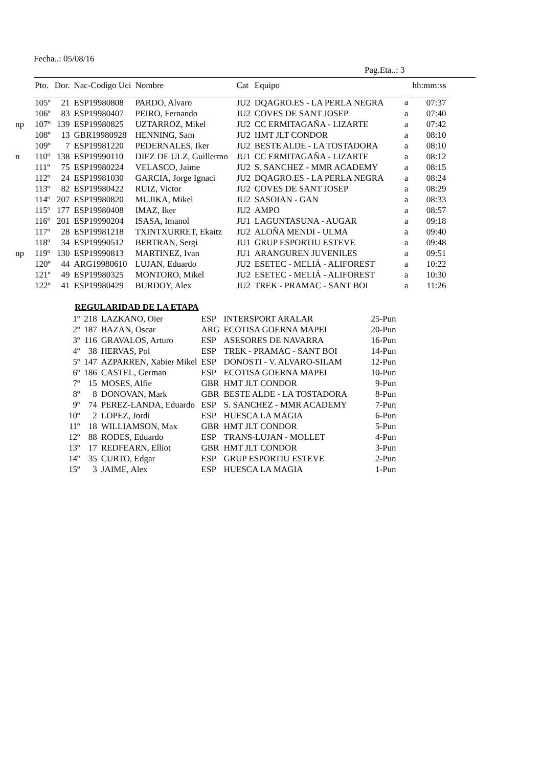Fecha..: 05/08/16
Pag.Eta..: 3
| | Pto. | Dor. | Nac-Codigo Uci | Nombre | Cat | Equipo | | hh:mm:ss |
| --- | --- | --- | --- | --- | --- | --- | --- | --- |
| | 105º | 21 | ESP19980808 | PARDO, Alvaro | JU2 | DQAGRO.ES - LA PERLA NEGRA | a | 07:37 |
| | 106º | 83 | ESP19980407 | PEIRO, Fernando | JU2 | COVES DE SANT JOSEP | a | 07:40 |
| np | 107º | 139 | ESP19980825 | UZTARROZ, Mikel | JU2 | CC ERMITAGAÑA - LIZARTE | a | 07:42 |
| | 108º | 13 | GBR19980928 | HENNING, Sam | JU2 | HMT JLT CONDOR | a | 08:10 |
| | 109º | 7 | ESP19981220 | PEDERNALES, Iker | JU2 | BESTE ALDE - LA TOSTADORA | a | 08:10 |
| n | 110º | 138 | ESP19990110 | DIEZ DE ULZ, Guillermo | JU1 | CC ERMITAGAÑA - LIZARTE | a | 08:12 |
| | 111º | 75 | ESP19980224 | VELASCO, Jaime | JU2 | S. SANCHEZ - MMR ACADEMY | a | 08:15 |
| | 112º | 24 | ESP19981030 | GARCIA, Jorge Ignaci | JU2 | DQAGRO.ES - LA PERLA NEGRA | a | 08:24 |
| | 113º | 82 | ESP19980422 | RUIZ, Victor | JU2 | COVES DE SANT JOSEP | a | 08:29 |
| | 114º | 207 | ESP19980820 | MUJIKA, Mikel | JU2 | SASOIAN - GAN | a | 08:33 |
| | 115º | 177 | ESP19980408 | IMAZ, Iker | JU2 | AMPO | a | 08:57 |
| | 116º | 201 | ESP19990204 | ISASA, Imanol | JU1 | LAGUNTASUNA - AUGAR | a | 09:18 |
| | 117º | 28 | ESP19981218 | TXINTXURRET, Ekaitz | JU2 | ALOÑA MENDI - ULMA | a | 09:40 |
| | 118º | 34 | ESP19990512 | BERTRAN, Sergi | JU1 | GRUP ESPORTIU ESTEVE | a | 09:48 |
| np | 119º | 130 | ESP19990813 | MARTINEZ, Ivan | JU1 | ARANGUREN JUVENILES | a | 09:51 |
| | 120º | 44 | ARG19980610 | LUJAN, Eduardo | JU2 | ESETEC - MELIÁ - ALIFOREST | a | 10:22 |
| | 121º | 49 | ESP19980325 | MONTORO, Mikel | JU2 | ESETEC - MELIÁ - ALIFOREST | a | 10:30 |
| | 122º | 41 | ESP19980429 | BURDOY, Alex | JU2 | TREK - PRAMAC - SANT BOI | a | 11:26 |
REGULARIDAD DE LA ETAPA
| 1º | 218 | LAZKANO, Oier | ESP | INTERSPORT ARALAR | 25-Pun |
| 2º | 187 | BAZAN, Oscar | ARG | ECOTISA GOERNA MAPEI | 20-Pun |
| 3º | 116 | GRAVALOS, Arturo | ESP | ASESORES DE NAVARRA | 16-Pun |
| 4º | 38 | HERVAS, Pol | ESP | TREK - PRAMAC - SANT BOI | 14-Pun |
| 5º | 147 | AZPARREN, Xabier Mikel | ESP | DONOSTI - V. ALVARO-SILAM | 12-Pun |
| 6º | 186 | CASTEL, German | ESP | ECOTISA GOERNA MAPEI | 10-Pun |
| 7º | 15 | MOSES, Alfie | GBR | HMT JLT CONDOR | 9-Pun |
| 8º | 8 | DONOVAN, Mark | GBR | BESTE ALDE - LA TOSTADORA | 8-Pun |
| 9º | 74 | PEREZ-LANDA, Eduardo | ESP | S. SANCHEZ - MMR ACADEMY | 7-Pun |
| 10º | 2 | LOPEZ, Jordi | ESP | HUESCA LA MAGIA | 6-Pun |
| 11º | 18 | WILLIAMSON, Max | GBR | HMT JLT CONDOR | 5-Pun |
| 12º | 88 | RODES, Eduardo | ESP | TRANS-LUJAN - MOLLET | 4-Pun |
| 13º | 17 | REDFEARN, Elliot | GBR | HMT JLT CONDOR | 3-Pun |
| 14º | 35 | CURTO, Edgar | ESP | GRUP ESPORTIU ESTEVE | 2-Pun |
| 15º | 3 | JAIME, Alex | ESP | HUESCA LA MAGIA | 1-Pun |